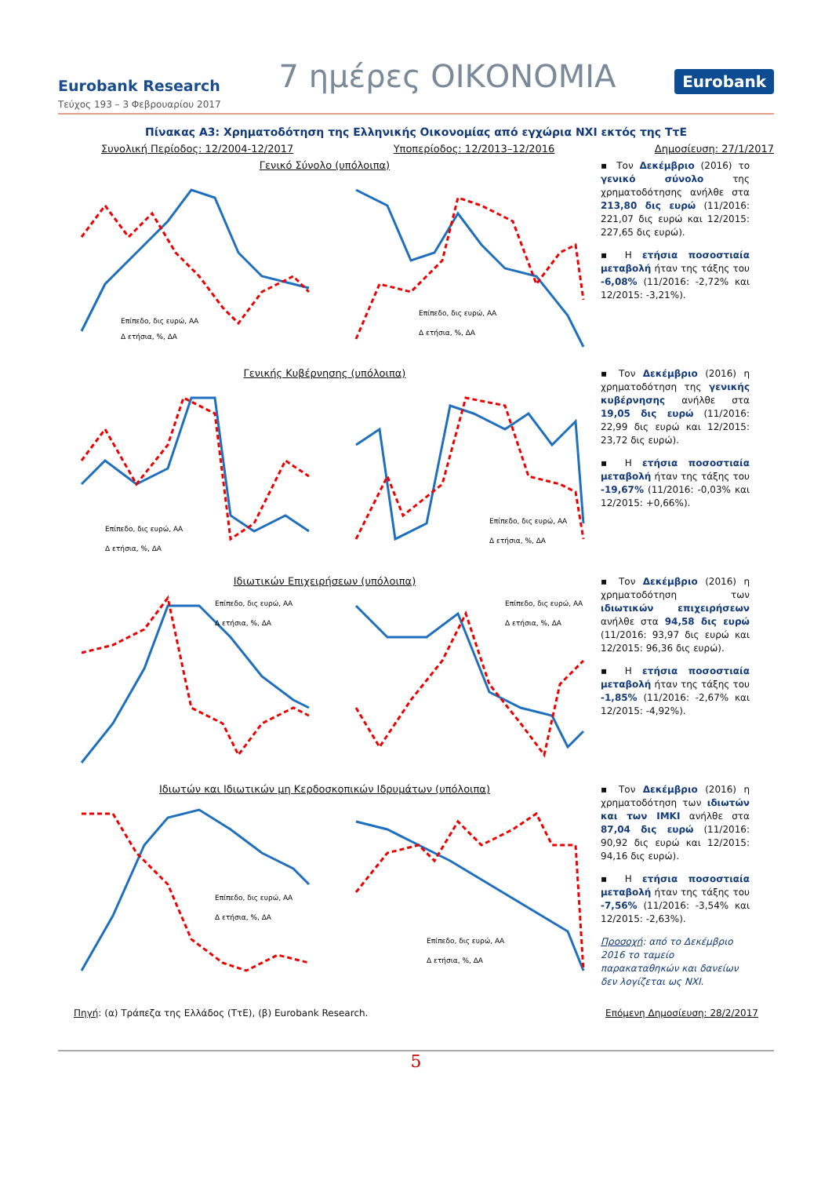Eurobank Research 7 ημέρες ΟΙΚΟΝΟΜΙΑ Eurobank
Τεύχος 193 – 3 Φεβρουαρίου 2017
Πίνακας A3: Χρηματοδότηση της Ελληνικής Οικονομίας από εγχώρια ΝΧΙ εκτός της ΤτΕ
Συνολική Περίοδος: 12/2004-12/2017 Υποπερίοδος: 12/2013–12/2016 Δημοσίευση: 27/1/2017
Γενικό Σύνολο (υπόλοιπα)
Επίπεδο, δις ευρώ, ΑΑ
Δ ετήσια, %, ΔΑ
Επίπεδο, δις ευρώ, ΑΑ
Δ ετήσια, %, ΔΑ
▪ Τον Δεκέμβριο (2016) το γενικό σύνολο της χρηματοδότησης ανήλθε στα 213,80 δις ευρώ (11/2016: 221,07 δις ευρώ και 12/2015: 227,65 δις ευρώ).
▪ Η ετήσια ποσοστιαία μεταβολή ήταν της τάξης του -6,08% (11/2016: -2,72% και 12/2015: -3,21%).
Γενικής Κυβέρνησης (υπόλοιπα)
Επίπεδο, δις ευρώ, ΑΑ
Δ ετήσια, %, ΔΑ
Επίπεδο, δις ευρώ, ΑΑ
Δ ετήσια, %, ΔΑ
▪ Τον Δεκέμβριο (2016) η χρηματοδότηση της γενικής κυβέρνησης ανήλθε στα 19,05 δις ευρώ (11/2016: 22,99 δις ευρώ και 12/2015: 23,72 δις ευρώ).
▪ Η ετήσια ποσοστιαία μεταβολή ήταν της τάξης του -19,67% (11/2016: -0,03% και 12/2015: +0,66%).
Ιδιωτικών Επιχειρήσεων (υπόλοιπα)
Επίπεδο, δις ευρώ, ΑΑ
Δ ετήσια, %, ΔΑ
Επίπεδο, δις ευρώ, ΑΑ
Δ ετήσια, %, ΔΑ
▪ Τον Δεκέμβριο (2016) η χρηματοδότηση των ιδιωτικών επιχειρήσεων ανήλθε στα 94,58 δις ευρώ (11/2016: 93,97 δις ευρώ και 12/2015: 96,36 δις ευρώ).
▪ Η ετήσια ποσοστιαία μεταβολή ήταν της τάξης του -1,85% (11/2016: -2,67% και 12/2015: -4,92%).
Ιδιωτών και Ιδιωτικών μη Κερδοσκοπικών Ιδρυμάτων (υπόλοιπα)
Επίπεδο, δις ευρώ, ΑΑ
Δ ετήσια, %, ΔΑ
Επίπεδο, δις ευρώ, ΑΑ
Δ ετήσια, %, ΔΑ
▪ Τον Δεκέμβριο (2016) η χρηματοδότηση των ιδιωτών και των ΙΜΚΙ ανήλθε στα 87,04 δις ευρώ (11/2016: 90,92 δις ευρώ και 12/2015: 94,16 δις ευρώ).
▪ Η ετήσια ποσοστιαία μεταβολή ήταν της τάξης του -7,56% (11/2016: -3,54% και 12/2015: -2,63%).
Προσοχή: από το Δεκέμβριο 2016 το ταμείο παρακαταθηκών και δανείων δεν λογίζεται ως ΝΧΙ.
Πηγή: (α) Τράπεζα της Ελλάδος (ΤτΕ), (β) Eurobank Research. Επόμενη Δημοσίευση: 28/2/2017
5